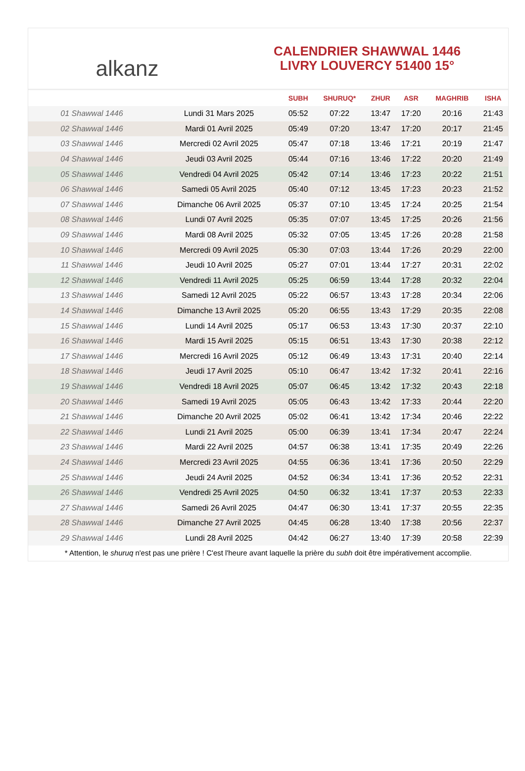alkanz
CALENDRIER SHAWWAL 1446
LIVRY LOUVERCY 51400 15°
| | | SUBH | SHURUQ* | ZHUR | ASR | MAGHRIB | ISHA |
| --- | --- | --- | --- | --- | --- | --- | --- |
| 01 Shawwal 1446 | Lundi 31 Mars 2025 | 05:52 | 07:22 | 13:47 | 17:20 | 20:16 | 21:43 |
| 02 Shawwal 1446 | Mardi 01 Avril 2025 | 05:49 | 07:20 | 13:47 | 17:20 | 20:17 | 21:45 |
| 03 Shawwal 1446 | Mercredi 02 Avril 2025 | 05:47 | 07:18 | 13:46 | 17:21 | 20:19 | 21:47 |
| 04 Shawwal 1446 | Jeudi 03 Avril 2025 | 05:44 | 07:16 | 13:46 | 17:22 | 20:20 | 21:49 |
| 05 Shawwal 1446 | Vendredi 04 Avril 2025 | 05:42 | 07:14 | 13:46 | 17:23 | 20:22 | 21:51 |
| 06 Shawwal 1446 | Samedi 05 Avril 2025 | 05:40 | 07:12 | 13:45 | 17:23 | 20:23 | 21:52 |
| 07 Shawwal 1446 | Dimanche 06 Avril 2025 | 05:37 | 07:10 | 13:45 | 17:24 | 20:25 | 21:54 |
| 08 Shawwal 1446 | Lundi 07 Avril 2025 | 05:35 | 07:07 | 13:45 | 17:25 | 20:26 | 21:56 |
| 09 Shawwal 1446 | Mardi 08 Avril 2025 | 05:32 | 07:05 | 13:45 | 17:26 | 20:28 | 21:58 |
| 10 Shawwal 1446 | Mercredi 09 Avril 2025 | 05:30 | 07:03 | 13:44 | 17:26 | 20:29 | 22:00 |
| 11 Shawwal 1446 | Jeudi 10 Avril 2025 | 05:27 | 07:01 | 13:44 | 17:27 | 20:31 | 22:02 |
| 12 Shawwal 1446 | Vendredi 11 Avril 2025 | 05:25 | 06:59 | 13:44 | 17:28 | 20:32 | 22:04 |
| 13 Shawwal 1446 | Samedi 12 Avril 2025 | 05:22 | 06:57 | 13:43 | 17:28 | 20:34 | 22:06 |
| 14 Shawwal 1446 | Dimanche 13 Avril 2025 | 05:20 | 06:55 | 13:43 | 17:29 | 20:35 | 22:08 |
| 15 Shawwal 1446 | Lundi 14 Avril 2025 | 05:17 | 06:53 | 13:43 | 17:30 | 20:37 | 22:10 |
| 16 Shawwal 1446 | Mardi 15 Avril 2025 | 05:15 | 06:51 | 13:43 | 17:30 | 20:38 | 22:12 |
| 17 Shawwal 1446 | Mercredi 16 Avril 2025 | 05:12 | 06:49 | 13:43 | 17:31 | 20:40 | 22:14 |
| 18 Shawwal 1446 | Jeudi 17 Avril 2025 | 05:10 | 06:47 | 13:42 | 17:32 | 20:41 | 22:16 |
| 19 Shawwal 1446 | Vendredi 18 Avril 2025 | 05:07 | 06:45 | 13:42 | 17:32 | 20:43 | 22:18 |
| 20 Shawwal 1446 | Samedi 19 Avril 2025 | 05:05 | 06:43 | 13:42 | 17:33 | 20:44 | 22:20 |
| 21 Shawwal 1446 | Dimanche 20 Avril 2025 | 05:02 | 06:41 | 13:42 | 17:34 | 20:46 | 22:22 |
| 22 Shawwal 1446 | Lundi 21 Avril 2025 | 05:00 | 06:39 | 13:41 | 17:34 | 20:47 | 22:24 |
| 23 Shawwal 1446 | Mardi 22 Avril 2025 | 04:57 | 06:38 | 13:41 | 17:35 | 20:49 | 22:26 |
| 24 Shawwal 1446 | Mercredi 23 Avril 2025 | 04:55 | 06:36 | 13:41 | 17:36 | 20:50 | 22:29 |
| 25 Shawwal 1446 | Jeudi 24 Avril 2025 | 04:52 | 06:34 | 13:41 | 17:36 | 20:52 | 22:31 |
| 26 Shawwal 1446 | Vendredi 25 Avril 2025 | 04:50 | 06:32 | 13:41 | 17:37 | 20:53 | 22:33 |
| 27 Shawwal 1446 | Samedi 26 Avril 2025 | 04:47 | 06:30 | 13:41 | 17:37 | 20:55 | 22:35 |
| 28 Shawwal 1446 | Dimanche 27 Avril 2025 | 04:45 | 06:28 | 13:40 | 17:38 | 20:56 | 22:37 |
| 29 Shawwal 1446 | Lundi 28 Avril 2025 | 04:42 | 06:27 | 13:40 | 17:39 | 20:58 | 22:39 |
* Attention, le shuruq n'est pas une prière ! C'est l'heure avant laquelle la prière du subh doit être impérativement accomplie.